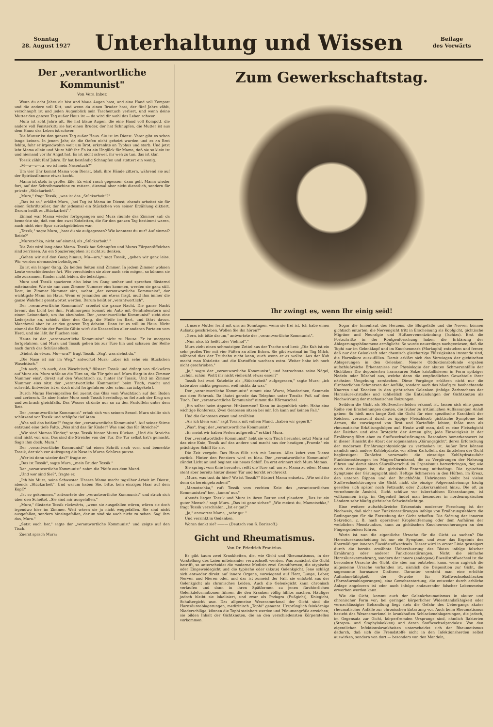Sonntag
28. August 1927
Unterhaltung und Wissen
Beilage
des Vorwärts
Der „verantwortliche Kommunist"
Von Vera Inber.
Wenn du acht Jahre alt bist und blaue Augen hast, und eine Hand voll Kompott und die andere voll Kitt, und wenn du einen Bruder hast, der fünf Jahre zählt, verschnupft ist und jeden Augenblick sein Taschentuch verliert, und wenn deine Mutter den ganzen Tag außer Haus ist — da wird dir wohl das Leben schwer.
Mura ist acht Jahre alt. Sie hat blaue Augen, die eine Hand voll Kompott, die andere voll Fensterkitt; sie hat einen Bruder, der hat Schnupfen, die Mutter ist aus dem Haus: das Leben ist schwer.
Die Mutter ist den ganzen Tag außer Haus. Sie ist im Dienst. Vater gibt es schon lange keinen. In jenem Jahr, da die Oefen nicht geheizt wurden und es an Brot fehlte, fuhr er irgendwohin weit um Brot, erkrankte an Typhus und starb. Und jetzt lebt Mama allein und Mura hilft ihr. Es ist ein Unglück für Mama, daß sie so klein ist und niemand vor ihr Angst hat. Es ist nicht schwer, ihr weh zu tun, das ist klar.
Tossik zählt fünf Jahre. Er hat beständig Schnupfen und stottert ein wenig.
„M—u—u—ra, wo ist mein Nasentuch?"
Um vier Uhr kommt Mama vom Dienst, blaß, ihre Hände zittern, während sie auf der Spiritusflamme etwas kocht.
Mama ist stets in großer Eile. Es wird rasch gegessen; dann geht Mama wieder fort, auf der Schreibmaschine zu rattern, diesmal aber nicht dienstlich, sondern für private „Stückarbeit".
„Mura," fragt Tossik, „was ist das „Stückarbeit"?"
„Das ist so," erklärt Mura, „bei Tag ist Mama im Dienst, abends arbeitet sie für einen Schriftsteller, der ihr jedesmal ein Stückchen von seiner Erzählung diktiert. Darum heißt es „Stückarbeit"."
Einmal war Mama wieder fortgegangen und Mura räumte das Zimmer auf; da bemerkte sie, daß von den zwei Koteletten, die für den ganzen Tag bestimmt waren, auch nicht eine Spur zurückgeblieben war.
„Tossik," sagte Mura, „hast du sie aufgegessen? Wie konntest du nur? Auf einmal? Beide?"
„Murotschka, nicht auf einmal; als „Stückarbeit"."
Die Zeit wird lang ohne Mama. Tossik hat Schnupfen und Muras Filzpantöffelchen sind zerrissen. An ein Spazierengehen ist nicht zu denken.
„Gehen wir auf den Gang hinaus, Mu—ura," sagt Tossik, „gehen wir ganz leise. Wir werden niemanden belästigen."
Es ist ein langer Gang. Zu beiden Seiten sind Zimmer. In jedem Zimmer wohnen Leute verschiedenster Art. Wie verschieden sie aber auch sein mögen, so können sie alle zusammen Kinder nicht leiden, die belästigen.
Mura und Tossik spazieren also leise im Gang umher und sprechen flüsternd miteinander. Wie sie nun zum Zimmer Nummer eins kommen, werden sie ganz still. Dort, im Zimmer Nummer eins, wohnt „der verantwortliche Kommunist", der wichtigste Mann im Haus. Wenn er jemanden um etwas fragt, muß ihm immer die ganze Wahrheit geantwortet werden. Darum heißt er „verantwortlich".
Der „verantwortliche Kommunist" arbeitet die ganze Nacht. Die ganze Nacht brennt das Licht bei ihm. Frühmorgens kommt ein Auto mit Gelatinfenstern und einem Leinendach, um ihn abzuholen. Der „verantwortliche Kommunist" zieht eine Lederjacke an, schiebt über den Gang, die Pfeife im Bart, und fährt davon. Manchmal aber ist er den ganzen Tag daheim. Dann ist es still im Haus. Nicht einmal die Köchin der Familie Giltin wirft die Kasserollen aller anderen Parteien vom Herd, und sie läßt ihr Fluchen sein.
Heute ist der „verantwortliche Kommunist" nicht zu Hause. Er ist morgens fortgefahren, und Mura und Tossik gehen bis zur Türe hin und schauen der Reihe nach durch das Schlüsselloch.
„Siehst du etwas, Mu—ura?" fragt Tossik. „Sag', was siehst du."
„Die Nase ist mir im Weg," antwortet Mura; „aber ich sehe ein Stückchen Waschtisch."
„Ich auch, ich auch, den Waschtisch," flüstert Tossik und drängt von rückwärts auf Mura ein. Mura stößt an die Türe an, die Tür geht auf. Mura fliegt in das Zimmer Nummer eins', direkt auf den Waschtisch zu, hinter ihr Tossik. Und im Zimmer Nummer eins sitzt der „verantwortliche Kommunist" beim Tisch, raucht und schreibt. Entweder ist er doch nicht fortgefahren oder schon zurückgekehrt.
Durch Muras Hereinprallen fiel zuerst das Glas vom Waschtisch auf den Boden und zerbrach. Da aber hinter Mura noch Tossik hereinflog, so fiel auch der Krug um und zerbrach gleichfalls. Das Wasser strömte nur so zu den Pantoffeln unter dem Bett.
Der „verantwortliche Kommunist" erhob sich von seinem Sessel. Mura stellte sich schützend vor Tossik und schöpfte tief Atem.
„Was soll das heißen?" fragte der „verantwortliche Kommunist". Auf seiner Stirne entstand eine tiefe Falte. „Was sind das für Kinder? Was sind das für Streiche?"
„Wir sind Mamas Kinder," sagte Tossik hinter Muras Rücken. „Und die Streiche sind nicht von uns. Das sind die Streiche von der Tür. Die Tür selbst hat's gemacht. Sag's ihm doch, Mura."
Der „verantwortliche Kommunist" tat einen Schritt nach vorn und bemerkte Tossik, der sich vor Aufregung die Nase in Muras Schürze putzte.
„Wer ist denn wieder das?" fragte er.
„Das ist Tossik", sagte Mura, „mein Bruder Tossik."
Der „verantwortliche Kommunist" nahm die Pfeife aus dem Mund.
„Und wer sind Sie?", fragte er.
„Ich bin Mura, seine Schwester. Unsere Mama macht tagsüber Arbeit im Dienst, abends „Stückarbeit". Und warum haben Sie, bitte, kein einziges Haar auf dem Kopf?"
„Ist so gekommen," antwortete der „verantwortliche Kommunist" und strich sich über den Scheitel. „Sie sind mir ausgefallen."
„Mura," flüsterte Tossik rückwärts, „wenn sie ausgefallen wären, wären sie doch irgendwo hier im Zimmer. Weit wären sie ja nicht weggefallen. Sie sind nicht ausgefallen, sondern hineingefallen, darum sind sie auch nicht zu sehen. Sag' ihm das, Mura."
„Setzt euch her," sagte der „verantwortliche Kommunist" und zeigte auf den Tisch.
Zuerst sprach Mura:
Zum Gewerkschaftstag.
Ihr zwingt es, wenn Ihr einig seid!
„Unsere Mutter lernt mit uns an Sonntagen, wenn sie frei ist. Ich habe einen Aufsatz geschrieben. Wollen Sie ihn hören?"
„Gern, ich bitte darum," antwortete der „verantwortliche Kommunist".
„Nun also. Er heißt „der Viehhof"."
Mura zieht einen schmutzigen Zettel aus der Tasche und liest: „Die Kuh ist ein sehr großes Tier mit vier Füßen an allen Ecken. Sie gibt zweimal im Tag Milch, während dies der Truthahn nicht kann, auch wenn er es wollte. Aus der Kuh macht man Kotelette und die Kartoffeln wachsen extra. Weiter habe ich noch nicht geschrieben."
„Ja," sagte der „verantwortliche Kommunist", und betrachtete seine Nägel, „schön, schön. Wollt ihr nicht vielleicht etwas essen?"
Tossik hat zwei Kotelette als „Stückarbeit" aufgegessen," sagte Mura; „ich habe aber nichts gegessen, weil nichts da war."
Der „verantwortliche Kommunist" nimmt eine Wurst, Mandarinen, Semmeln aus dem Schrank. Da läutet gerade das Telephon unter Tossiks Fuß auf dem Tisch. Der „verantwortliche Kommunist" nimmt die Hörmuschel.
„Bin selbst beim Apparat. Hinkommen? Kann im Augenblick nicht. Habe eine wichtige Konferenz. Zwei Genossen sitzen bei mir. Ich kann auf keinen Fall."
Und die Genossen essen und erzählen:
„Als ich klein war," sagt Tossik mit vollem Mund, „haben wir geperlt."
„Was", fragt der „verantwortliche Kommunist".
„Er meint wir haben Perlen aufgereiht," erklärt Mura.
Der „verantwortliche Kommunist" hebt sie vom Tisch herunter, setzt Mura auf das eine Knie, Tossik auf das andere und macht aus der heutigen „Prawda" ein prächtiges Schiff für sie.
Die Zeit vergeht. Das Haus füllt sich mit Leuten. Alles kehrt vom Dienst zurück. Hinter den Fenstern wird es blau. Der „verantwortliche Kommunist" zündet Licht an und beginnt ein neues Schiff. Da erst erinnert sich Mura Mamas.
Sie springt vom Knie herunter, reißt die Türe auf, um zu Mama zu eilen. Mama steht aber bereits hinter dieser Tür und horcht erschreckt.
„Mura, was tust du hier? Wo ist Tossik?" flüstert Mama entsetzt. „Wie seid ihr denn da hereingekrochen?"
„Mamotschka," ruft Tossik vom rechten Knie des „verantwortlichen Kommunisten" her, „komm' nur."
Abends liegen Tossik und Mura in ihren Betten und plaudern: „Das ist ein guter Mensch," sagt Mura. „Das ist ganz sicher." „Wie meinst du, Mamotschka," fragt Tossik verschlafen. „Ist er gut?"
„Ja," antwortet Mama, „sehr gut."
Und versinkt in Gedanken.
Woran denkt sie? ——— (Deutsch von S. Borissoff.)
Gicht und Rheumatismus.
Von Dr. Friedrich Frantzius.
Es gibt kaum zwei Krankheiten, die, wie Gicht und Rheumatismus, in der Vorstellung des Laien miteinander verwechselt werden. Was zunächst die Gicht betrifft, so unterscheidet die moderne Medizin zwei Grundformen, die atypische oder Eingeweidegicht und die typische oder (akute) Gelenkgicht. Jene schlägt sich entweder direkt auf innere Organe, vorwiegend auf Herz, Lunge, Leber, Nerven und Nieren oder, und das ist zumeist der Fall, sie entsteht aus der Gelenkgicht als chronisches Leiden. Auch die Gelenkgicht kann chronisch verlaufen und dann in ihren Spätformen zu jenen fürchterlichen Gelenkdeformationen führen, die den Kranken völlig hilflos machen. Häufiger jedoch bleibt sie lokalisiert, und zwar als Podagra (Fußgicht), Kniegicht, Schultergicht usw. Das allgemeine Wesensmerkmal der Gicht sind die Harnsäureablagerungen, medizinisch „Tophi" genannt. Ursprünglich feinkörnige Niederschläge, können die Tophi steinhart werden und Pflaumengröße erreichen; sie bilden Inhalt der Gichtknoten, die an den verschiedensten Körperstellen vorkommen.
Sogar die Innenhaut des Herzens, die Blutgefäße und die Nerven können gichtisch entarten; die Nervengicht tritt in Erscheinung als Kopfgicht, gichtische Migräne und Neuralgie und Hüftnervenentzündung (Ischias). Erst die Fortschritte in der Röntgenforschung haben die Erklärung der Ablagerungsphänomene ermöglicht: So wurde neuerdings nachgewiesen, daß die Tophi nur im Gelenkkopf und im Knochenmark (Markophi) entstehen und ferner, daß nur der Gelenksaft oder chemisch gleichartige Flüssigkeiten imstande sind, die Harnsäure auszufüllen. Damit erklärt sich das Vorwiegen der gichtischen Ablagerungen in den Gelenken. Neuere Obduktionsbefunde ergaben aufschlußreiche Erkenntnisse zur Physiologie der akuten Schmerzanfälle der Gichtiker: Die deponierten harnsauren Salze kristallisieren in Form spitziger Nadeln oder Büschel aus, welche dann die empfindlichen Gewebteile ihrer nächsten Umgebung zerstechen. Diese Vorgänge erklären nicht nur die fürchterlichen Schmerzen der Anfälle, sondern auch das häufig zu beobachtende Knarren und Knacken in den gichtischen Gelenken (infolge Zerbrechens der Harnsäurekristalle) und schließlich die Entzündungen der Gichtknoten als Nachwirkung der mechanischen Reizungen.
Seitdem die Gicht als Stoffwechselleiden erkannt ist, lassen sich eine ganze Reihe von Erscheinungen deuten, die früher zu irrtümlichen Auffassungen Anlaß gaben: So hielt man lange Zeit die Gicht für eine spezifische Krankheit der Reichen, verursacht durch zu üppige Fleischkost; gichtische Symptome bei Armen, die vorwiegend von Brot und Kartoffeln lebten, faßte man als rheumatische Erkältungsfolgen auf. Heute weiß man, daß es eine Fleischgicht der Reichen und eine Brotgicht der Armen gibt; jede Einseitigkeit in der Ernährung führt eben zu Stoffwechselstörungen. Besonders bemerkenswert ist in dieser Hinsicht die Abart der sogenannten „Gärungsgicht", deren Erforschung der modernen Ernährungsphysiologie zu verdanken ist. Außer Brot können nämlich auch andere Kohlehydrate, vor allem Kartoffeln, das Entstehen der Gicht begünstigen: Zunächst verursacht die einseitige Kohlhydratzufuhr Funktionsstörungen im Magen-Darmkanal, die zu Vergärungen der Nahrung führen und damit einen Säureüberschuß im Organismus hervorbringen, der, wie noch darzulegen ist, die gichtische Entartung mitbedingt. Die typischen Symptome der Gärungsgicht sind: Heftige Schmerzen in den Hüften, im Kreuz, den unteren Rippen und der Bauchhöhle. Uebringens bleibt bei vielen Stoffwechselstörungen die Gicht nicht die einzige Folgeerscheinung; häufig gesellen sich später noch Fettsucht oder Zuckerkrankheit hinzu. Die oft zu vernehmende Ansicht, Gicht schütze vor tuberkulösen Erkrankungen, ist vollkommen irrig, im Gegenteil findet man besonders in nordeuropäischen Ländern sehr häufig gichtische Schwindsüchtige.
Eine weitere aufschlußreiche Erkenntnis moderner Forschung ist der Nachweis, daß nicht nur Funktionsstörungen infolge von Ernährungsfehlern die Bedingungen für die Entstehung der Gicht schaffen: Die Störung der inneren Sekretion, z. B. nach operativer Kropfentfernung oder dem Aufhören der weiblichen Menstruation, kann zu gichtischen Knochenwucherungen an den Fingergelenken führen.
Worin ist nun die eigentliche Ursache für die Gicht zu suchen? Die Harnsäureausscheidung ist nur ein Symptom, und zwar das Ergebnis des übermäßigen inneren Eiweißstoffwechsels. Dieser wird in erster Linie gesteigert durch die bereits erwähnte Uebersäuerung des Blutes infolge falscher Ernährung oder anderer Funktionsstörungen. Nicht die einfache Harnsäurevermehrung, sondern der innere (endogene) Eiweißstoffwechsel ist die besondere Ursache der Gicht, die aber nur entstehen kann, wenn zugleich die allgemeine Ursache vorhanden ist, nämlich die Disposition zur Gicht, die sogenannte harnsaure Diathese. Darunter versteht man eine erhöhte Aufnahmefähigkeit der Gewebe für Stoffwechselschlacken (Harnsäureablagerungen), eine Gewebsentartung, die entweder durch erbliche Anlage angeboren ist oder auch infolge andauernder falscher Lebensweise erworben werden kann.
Wie die Gicht, kommt auch der Gelenkrheumatismus in akuter und chronischer Form vor; bei geringer körperlicher Widerstandsfähigkeit oder vernachlässigter Behandlung liegt stets die Gefahr des Uebergangs akuter rheumatischer Anfälle zur chronischen Entartung vor. Auch beim Rheumatismus besteht das Wesensmerkmal in krankhaften Schlackenablagerungen, die jedoch, im Gegensatz zur Gicht, körperfremden Ursprungs sind, nämlich Bakterien (Strepto- und Staphylokokken) und deren Stoffwechselprodukte. Von den eigentlichen Infektionskrankheiten unterscheidet sich der Rheumatismus dadurch, daß sich die Fremdstoffe nicht in den Infektionsherden selbst auswirken, sondern von dort — besonders von den Mandeln,